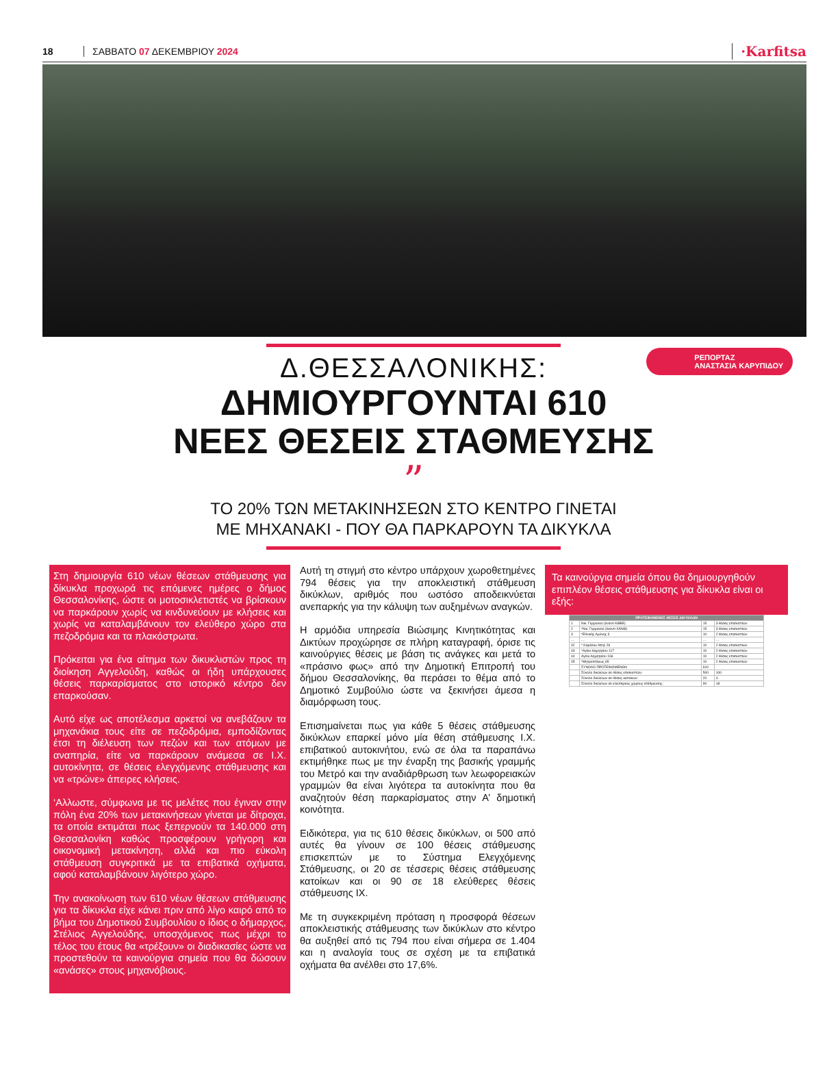18 ΣΑΒΒΑΤΟ 07 ΔΕΚΕΜΒΡΙΟΥ 2024
·Karfitsa
ΡΕΠΟΡΤΑΖ
ΑΝΑΣΤΑΣΙΑ ΚΑΡΥΠΙΔΟΥ
Δ.ΘΕΣΣΑΛΟΝΙΚΗΣ:
ΔΗΜΙΟΥΡΓΟΥΝΤΑΙ 610
ΝΕΕΣ ΘΕΣΕΙΣ ΣΤΑΘΜΕΥΣΗΣ
”
ΤΟ 20% ΤΩΝ ΜΕΤΑΚΙΝΗΣΕΩΝ ΣΤΟ ΚΕΝΤΡΟ ΓΙΝΕΤΑΙ
ΜΕ ΜΗΧΑΝΑΚΙ - ΠΟΥ ΘΑ ΠΑΡΚΑΡΟΥΝ ΤΑ ΔΙΚΥΚΛΑ
Στη δημιουργία 610 νέων θέσεων στάθμευσης για δίκυκλα προχωρά τις επόμενες ημέρες ο δήμος Θεσσαλονίκης, ώστε οι μοτοσικλετιστές να βρίσκουν να παρκάρουν χωρίς να κινδυνεύουν με κλήσεις και χωρίς να καταλαμβάνουν τον ελεύθερο χώρο στα πεζοδρόμια και τα πλακόστρωτα.
Πρόκειται για ένα αίτημα των δικυκλιστών προς τη διοίκηση Αγγελούδη, καθώς οι ήδη υπάρχουσες θέσεις παρκαρίσματος στο ιστορικό κέντρο δεν επαρκούσαν.
Αυτό είχε ως αποτέλεσμα αρκετοί να ανεβάζουν τα μηχανάκια τους είτε σε πεζοδρόμια, εμποδίζοντας έτσι τη διέλευση των πεζών και των ατόμων με αναπηρία, είτε να παρκάρουν ανάμεσα σε Ι.Χ. αυτοκίνητα, σε θέσεις ελεγχόμενης στάθμευσης και να «τρώνε» άπειρες κλήσεις.
‘Αλλωστε, σύμφωνα με τις μελέτες που έγιναν στην πόλη ένα 20% των μετακινήσεων γίνεται με δίτροχα, τα οποία εκτιμάται πως ξεπερνούν τα 140.000 στη Θεσσαλονίκη καθώς προσφέρουν γρήγορη και οικονομική μετακίνηση, αλλά και πιο εύκολη στάθμευση συγκριτικά με τα επιβατικά οχήματα, αφού καταλαμβάνουν λιγότερο χώρο.
Την ανακοίνωση των 610 νέων θέσεων στάθμευσης για τα δίκυκλα είχε κάνει πριν από λίγο καιρό από το βήμα του Δημοτικού Συμβουλίου ο ίδιος ο δήμαρχος, Στέλιος Αγγελούδης, υποσχόμενος πως μέχρι το τέλος του έτους θα «τρέξουν» οι διαδικασίες ώστε να προστεθούν τα καινούργια σημεία που θα δώσουν «ανάσες» στους μηχανόβιους.
Αυτή τη στιγμή στο κέντρο υπάρχουν χωροθετημένες 794 θέσεις για την αποκλειστική στάθμευση δικύκλων, αριθμός που ωστόσο αποδεικνύεται ανεπαρκής για την κάλυψη των αυξημένων αναγκών.
Η αρμόδια υπηρεσία Βιώσιμης Κινητικότητας και Δικτύων προχώρησε σε πλήρη καταγραφή, όρισε τις καινούργιες θέσεις με βάση τις ανάγκες και μετά το «πράσινο φως» από την Δημοτική Επιτροπή του δήμου Θεσσαλονίκης, θα περάσει το θέμα από το Δημοτικό Συμβούλιο ώστε να ξεκινήσει άμεσα η διαμόρφωση τους.
Επισημαίνεται πως για κάθε 5 θέσεις στάθμευσης δικύκλων επαρκεί μόνο μία θέση στάθμευσης Ι.Χ. επιβατικού αυτοκινήτου, ενώ σε όλα τα παραπάνω εκτιμήθηκε πως με την έναρξη της βασικής γραμμής του Μετρό και την αναδιάρθρωση των λεωφορειακών γραμμών θα είναι λιγότερα τα αυτοκίνητα που θα αναζητούν θέση παρκαρίσματος στην Α’ δημοτική κοινότητα.
Ειδικότερα, για τις 610 θέσεις δικύκλων, οι 500 από αυτές θα γίνουν σε 100 θέσεις στάθμευσης επισκεπτών με το Σύστημα Ελεγχόμενης Στάθμευσης, οι 20 σε τέσσερις θέσεις στάθμευσης κατοίκων και οι 90 σε 18 ελεύθερες θέσεις στάθμευσης ΙΧ.
Με τη συγκεκριμένη πρόταση η προσφορά θέσεων αποκλειστικής στάθμευσης των δικύκλων στο κέντρο θα αυξηθεί από τις 794 που είναι σήμερα σε 1.404 και η αναλογία τους σε σχέση με τα επιβατικά οχήματα θα ανέλθει στο 17,6%.
Τα καινούργια σημεία όπου θα δημιουργηθούν επιπλέον θέσεις στάθμευσης για δίκυκλα είναι οι εξής:
| ΠΡΟΤΕΙΝΟΜΕΝΕΣ ΘΕΣΕΙΣ ΔΙΚΥΚΛΩΝ | | | |
| --- | --- | --- | --- |
| 1 | Νικ. Γερμανού (έναντι ΚΘΒΕ) | 15 | 3 θέσεις επισκεπτών |
| 2 | *Νικ. Γερμανού (έναντι ΧΑΝΘ) | 15 | 3 θέσεις επισκεπτών |
| 3 | *Εθνικής Αμύνης 3 | 10 | 2 θέσεις επισκεπτών |
| … | … | … | … |
| 42 | * Καρόλου Ντηλ 26 | 10 | 2 θέσεις επισκεπτών |
| 43 | *Αγίου Δημητρίου 117 | 10 | 2 θέσεις επισκεπτών |
| 44 | Αγίου Δημητρίου 166 | 10 | 2 θέσεις επισκεπτών |
| 45 | *Μητροπόλεως 65 | 10 | 2 θέσεις επισκεπτών |
| | ΣΥΝΟΛΟ ΠΡΟΤΕΙΝΟΜΕΝΩΝ | 610 | |
| | Σύνολο δικύκλων σε θέσεις επισκεπτών: | 500 | 100 |
| | Σύνολο δικύκλων σε θέσεις κατοίκων: | 20 | 4 |
| | Σύνολο δικύκλων σε ελεύθερους χώρους στάθμευσης: | 90 | 18 |